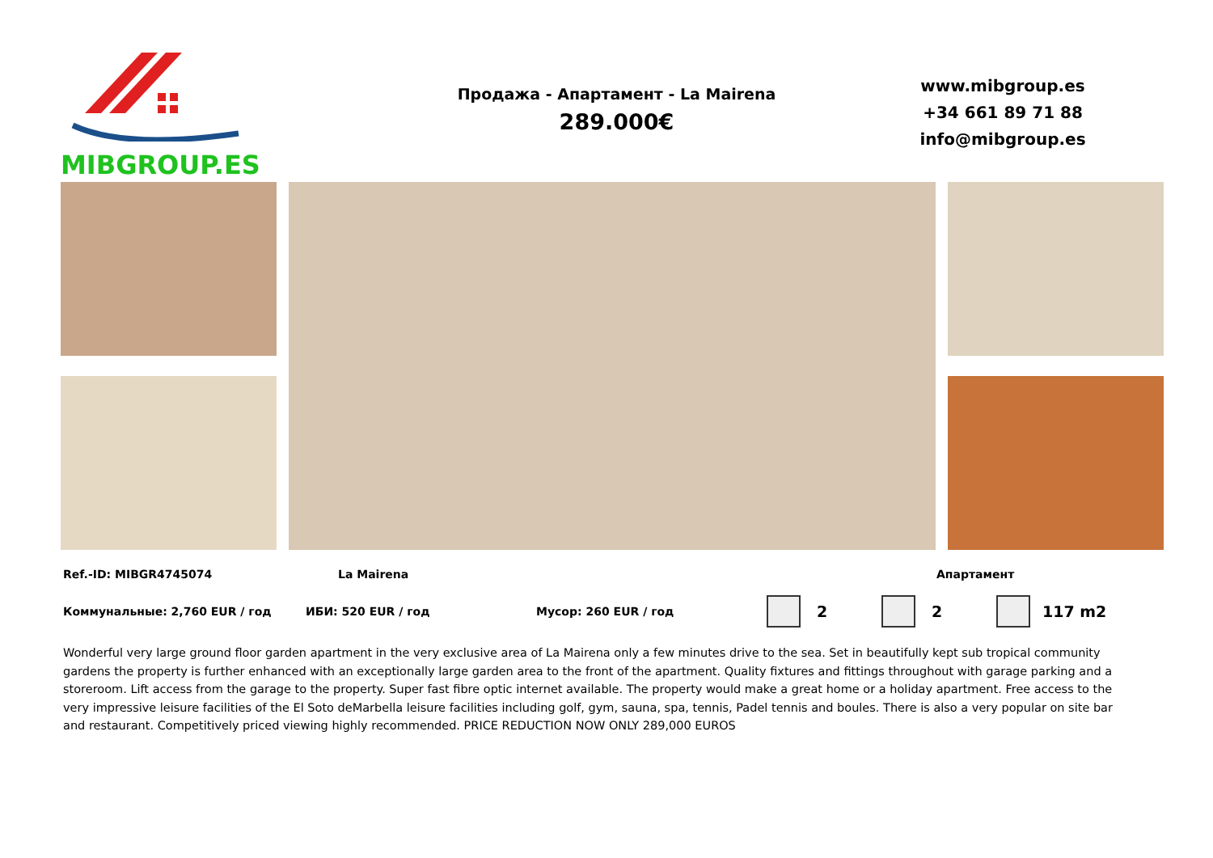MIBGROUP.ES
Продажа - Апартамент - La Mairena
289.000€
www.mibgroup.es
+34 661 89 71 88
info@mibgroup.es
Ref.-ID: MIBGR4745074 La Mairena Апартамент
Коммунальные: 2,760 EUR / год ИБИ: 520 EUR / год Мусор: 260 EUR / год 2 2 117 m2
Wonderful very large ground floor garden apartment in the very exclusive area of La Mairena only a few minutes drive to the sea. Set in beautifully kept sub tropical community gardens the property is further enhanced with an exceptionally large garden area to the front of the apartment. Quality fixtures and fittings throughout with garage parking and a storeroom. Lift access from the garage to the property. Super fast fibre optic internet available. The property would make a great home or a holiday apartment. Free access to the very impressive leisure facilities of the El Soto deMarbella leisure facilities including golf, gym, sauna, spa, tennis, Padel tennis and boules. There is also a very popular on site bar and restaurant. Competitively priced viewing highly recommended. PRICE REDUCTION NOW ONLY 289,000 EUROS